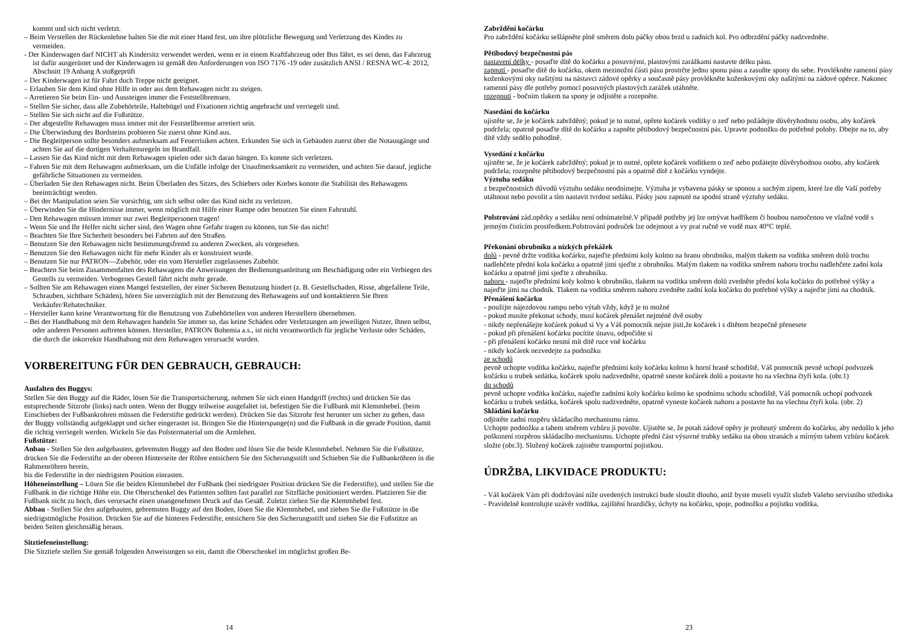kommt und sich nicht verletzt.
– Beim Verstellen der Rückenlehne halten Sie die mit einer Hand fest, um ihre plötzliche Bewegung und Verletzung des Kindes zu vermeiden.
- Der Kinderwagen darf NICHT als Kindersitz verwendet werden, wenn er in einem Kraftfahrzeug oder Bus fährt, es sei denn, das Fahrzeug ist dafür ausgerüstet und der Kinderwagen ist gemäß den Anforderungen von ISO 7176 -19 oder zusätzlich ANSI / RESNA WC-4: 2012, Abschnitt 19 Anhang A stoßgeprüft
– Der Kinderwagen ist für Fahrt duch Treppe nicht geeignet.
– Erlauben Sie dem Kind ohne Hilfe in oder aus dem Rehawagen nicht zu steigen.
– Arretieren Sie beim Ein- und Aussteigen immer die Feststellbremsen.
– Stellen Sie sicher, dass alle Zubehörteile, Haltebügel und Fixationen richtig angebracht und verriegelt sind.
– Stellen Sie sich nicht auf die Fußstütze.
– Der abgestellte Rehawagen muss immer mit der Feststellbremse arretiert sein.
– Die Überwindung des Bordsteins probieren Sie zuerst ohne Kind aus.
– Die Begleitperson sollte besonders aufmerksam auf Feuerrisiken achten. Erkunden Sie sich in Gebäuden zuerst über die Notausgänge und achten Sie auf die dortigen Verhaltensregeln im Brandfall.
– Lassen Sie das Kind nicht mit dem Rehawagen spielen oder sich daran hängen. Es konnte sich verletzen.
– Fahren Sie mit dem Rehawagen aufmerksam, um die Unfälle infolge der Unaufmerksamkeit zu vermeiden, und achten Sie darauf, jegliche gefährliche Situationen zu vermeiden.
– Überladen Sie den Rehawagen nicht. Beim Überladen des Sitzes, des Schiebers oder Korbes konnte die Stabilität des Rehawagens beeinträchtigt werden.
– Bei der Manipulation seien Sie vorsichtig, um sich selbst oder das Kind nicht zu verletzen.
– Überwinden Sie die Hindernisse immer, wenn möglich mit Hilfe einer Rampe oder benutzen Sie einen Fahrstuhl.
– Den Rehawagen müssen immer nur zwei Begleitpersonen tragen!
– Wenn Sie und Ihr Helfer nicht sicher sind, den Wagen ohne Gefahr tragen zu können, tun Sie das nicht!
– Beachten Sie Ihre Sicherheit besonders bei Fahrten auf den Straßen.
– Benutzen Sie den Rehawagen nicht bestimmungsfremd zu anderen Zwecken, als vorgesehen.
– Benutzen Sie den Rehawagen nicht für mehr Kinder als er konstruiert wurde.
– Benutzen Sie nur PATRON—Zubehör, oder ein vom Hersteller zugelassenes Zubehör.
– Beachten Sie beim Zusammenfalten des Rehawagens die Anweisungen der Bedienungsanleitung um Beschädigung oder ein Verbiegen des Gestells zu vermeiden. Verbogenes Gestell fährt nicht mehr gerade.
– Sollten Sie am Rehawagen einen Mangel feststellen, der einer Sicheren Benutzung hindert (z. B. Gestellschaden, Risse, abgefallene Teile, Schrauben, sichtbare Schäden), hören Sie unverzüglich mit der Benutzung des Rehawagens auf und kontaktieren Sie Ihren Verkäufer/Rehatechniker.
– Hersteller kann keine Verantwortung für die Benutzung von Zubehörteilen von anderen Herstellern übernehmen.
– Bei der Handhabung mit dem Rehawagen handeln Sie immer so, das keine Schäden oder Verletzungen am jeweiligen Nutzer, Ihnen selbst, oder anderen Personen auftreten können. Hersteller, PATRON Bohemia a.s., ist nicht verantwortlich für jegliche Verluste oder Schäden, die durch die inkorrekte Handhabung mit dem Rehawagen verursacht wurden.
VORBEREITUNG FÜR DEN GEBRAUCH, GEBRAUCH:
Ausfalten des Buggys:
Stellen Sie den Buggy auf die Räder, lösen Sie die Transportsicherung, nehmen Sie sich einen Handgriff (rechts) und drücken Sie das entsprechende Sitzrohr (links) nach unten. Wenn der Buggy teilweise ausgefaltet ist, befestigen Sie die Fußbank mit Klemmhebel. (beim Einschieben der Fußbankrohren müssen die Federstifte gedrückt werden). Drücken Sie das Sitzrohr fest herunter um sicher zu gehen, dass der Buggy vollständig aufgeklappt und sicher eingerastet ist. Bringen Sie die Hinterspange(n) und die Fußbank in die gerade Position, damit die richtig verriegelt werden. Wickeln Sie das Polstermaterial um die Armlehen.
Fußstütze:
Anbau - Stellen Sie den aufgebauten, gebremsten Buggy auf den Boden und lösen Sie die beide Klemmhebel. Nehmen Sie die Fußstütze, drücken Sie die Federstifte an der oberen Hinterseite der Röhre entsichern Sie den Sicherungsstift und Schieben Sie die Fußbankröhren in die Rahmenröhren herein,
bis die Federstifte in der niedrigsten Position einrasten.
Höheneinstellung – Lösen Sie die beiden Klemmhebel der Fußbank (bei niedrigster Position drücken Sie die Federstifte), und stellen Sie die Fußbank in die richtige Höhe ein. Die Oberschenkel des Patienten sollten fast parallel zur Sitzfläche positioniert werden. Platzieren Sie die Fußbank nicht zu hoch, dies verursacht einen unangenehmen Druck auf das Gesäß. Zuletzt ziehen Sie die Klemmhebel fest.
Abbau - Stellen Sie den aufgebauten, gebremsten Buggy auf den Boden, lösen Sie die Klemmhebel, und ziehen Sie die Fußstütze in die niedrigstmögliche Position. Drücken Sie auf die hinteren Federstifte, entsichern Sie den Sicherungsstift und ziehen Sie die Fußstütze an beiden Seiten gleichmäßig heraus.
Sitztiefeneinstellung:
Die Sitztiefe stellen Sie gemäß folgenden Anweisungen so ein, damit die Oberschenkel im möglichst großen Be-
14
Zabrždění kočárku
Pro zabrždění kočárku sešlápněte plně směrem dolu páčky obou brzd u zadních kol. Pro odbrzdění páčky nadzvedněte.
Pětibodový bezpečnostní pás
nastavení délky - posaďte dítě do kočárku a posuvnými, plastovými zarážkami nastavte délku pásu.
zapnutí - posaďte dítě do kočárku, okem mezinožní části pásu prostrčte jednu sponu pásu a zasuňte spony do sebe. Provlékněte ramenní pásy koženkovými oky našitými na nástavci zádové opěrky a současně pásy provlékněte koženkovými oky našitými na zádové opěrce. Nakonec ramenní pásy dle potřeby pomocí posuvných plastových zarážek utáhněte.
rozepnutí - bočním tlakem na spony je odjistěte a rozepněte.
Nasedání do kočárku
ujistěte se, že je kočárek zabržděný; pokud je to nutné, opřete kočárek vodítky o zeď nebo požádejte důvěryhodnou osobu, aby kočárek podržela; opatrně posaďte dítě do kočárku a zapněte pětibodový bezpečnostní pás. Upravte podnožku do potřebné polohy. Dbejte na to, aby dítě vždy sedělo pohodlně.
Vysedání z kočárku
ujistěte se, že je kočárek zabržděný; pokud je to nutné, opřete kočárek vodítkem o zeď nebo požátejte důvěryhodnou osobu, aby kočárek podržela; rozepněte pětibodový bezpečnostní pás a opatrně dítě z kočárku vyndejte.
Výztuha sedáku
z bezpečnostních důvodů výztuhu sedáku neodnímejte. Výztuha je vybavena pásky se sponou a suchým zipem, které lze dle Vaší potřeby utáhnout nebo povolit a tím nastavit tvrdost sedáku. Pásky jsou zapnuté na spodní straně výztuhy sedáku.
Polstrování zád.opěrky a sedáku není odnímatelné.V případě potřeby jej lze omývat hadříkem či houbou namočenou ve vlažné vodě s jemným čistícím prostředkem.Polstrování područek lze odejmout a vy prat ručně ve vodě max 40°C teplé.
Překonání obrubníku a nízkých překážek
dolů - pevně držte vodítka kočárku, najeďte předními koly kolmo na hranu obrubníku, malým tlakem na vodítka směrem dolů trochu nadlehčete přední kola kočárku a opatrně jimi sjeďte z obrubníku. Malým tlakem na vodítka směrem nahoru trochu nadlehčete zadní kola kočárku a opatrně jimi sjeďte z obrubníku.
nahoru - najeďte předními koly kolmo k obrubníku, tlakem na vodítka směrem dolů zvedněte přední kola kočárku do potřebné výšky a najeďte jimi na chodník. Tlakem na vodítka směrem nahoru zvedněte zadní kola kočárku do potřebné výšky a najeďte jimi na chodník.
Přenášení kočárku
- použijte nájezdovou rampu nebo výtah vždy, když je to možné
- pokud musíte překonat schody, musí kočárek přenášet nejméně dvě osoby
- nikdy nepřenášejte kočárek pokud si Vy a Váš pomocník nejste jisti,že kočárek i s dítětem bezpečně přenesete
- pokud při přenášení kočárku pocítíte únavu, odpočiňte si
- při přenášení kočárku nesmí mít dítě ruce vně kočárku
- nikdy kočárek nezvedejte za podnožku
ze schodů
pevně uchopte vodítka kočárku, najeďte předními koly kočárku kolmo k horní hraně schodiště, Váš pomocník pevně uchopí podvozek kočárku u trubek sedátka, kočárek spolu nadzvedněte, opatrně sneste kočárek dolů a postavte ho na všechna čtyři kola. (obr.1)
do schodů
pevně uchopte vodítka kočárku, najeďte zadními koly kočárku kolmo ke spodnímu schodu schodiště, Váš pomocník uchopí podvozek kočárku u trubek sedátka, kočárek spolu nadzvedněte, opatrně vyneste kočárek nahoru a postavte ho na všechna čtyři kola. (obr. 2)
Skládání kočárku
odjistěte zadní rozpěru skládacího mechanismu rámu.
Uchopte podnožku a tahem směrem vzhůru ji povolte. Ujistěte se, že potah zádové opěry je prohnutý směrem do kočárku, aby nedošlo k jeho poškození rozpěrou skládacího mechanismu. Uchopte přední část výsuvné trubky sedáku na obou stranách a mírným tahem vzhůru kočárek složte (obr.3). Složený kočárek zajistěte transportní pojistkou.
ÚDRŽBA, LIKVIDACE PRODUKTU:
- Váš kočárek Vám při dodržování níže uvedených instrukcí bude sloužit dlouho, aniž byste museli využít služeb Vašeho servisního střediska
- Pravidelně kontrolujte uzávěr vodítka, zajištění hrazdičky, úchyty na kočárku, spoje, podnožku a pojistku vodítka,
23